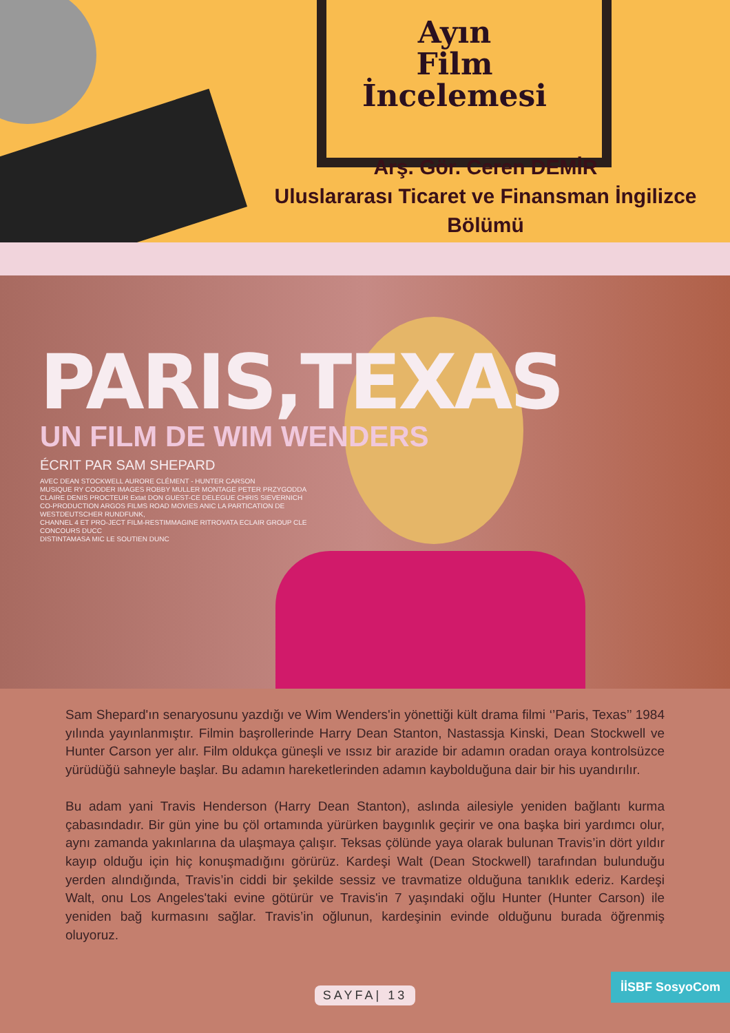Ayın
Film
İncelemesi
Arş. Gör. Ceren DEMİR
Uluslararası Ticaret ve Finansman İngilizce Bölümü
PARIS,TEXAS
UN FILM DE WIM WENDERS
ÉCRIT PAR SAM SHEPARD
AVEC DEAN STOCKWELL AURORE CLÉMENT - HUNTER CARSON
MUSIQUE RY COODER IMAGES ROBBY MULLER MONTAGE PETER PRZYGODDA
CLAIRE DENIS PROCTEUR Extat DON GUEST-CE DELEGUE CHRIS SIEVERNICH
CO-PRODUCTION ARGOS FILMS ROAD MOVIES ANIC LA PARTICATION DE WESTDEUTSCHER RUNDFUNK,
CHANNEL 4 ET PRO-JECT FILM-RESTIMMAGINE RITROVATA ECLAIR GROUP CLE CONCOURS DUCC
DISTINTAMASA MIC LE SOUTIEN DUNC
Sam Shepard'ın senaryosunu yazdığı ve Wim Wenders'in yönettiği kült drama filmi ‘’Paris, Texas’’ 1984 yılında yayınlanmıştır. Filmin başrollerinde Harry Dean Stanton, Nastassja Kinski, Dean Stockwell ve Hunter Carson yer alır. Film oldukça güneşli ve ıssız bir arazide bir adamın oradan oraya kontrolsüzce yürüdüğü sahneyle başlar. Bu adamın hareketlerinden adamın kaybolduğuna dair bir his uyandırılır.
Bu adam yani Travis Henderson (Harry Dean Stanton), aslında ailesiyle yeniden bağlantı kurma çabasındadır. Bir gün yine bu çöl ortamında yürürken baygınlık geçirir ve ona başka biri yardımcı olur, aynı zamanda yakınlarına da ulaşmaya çalışır. Teksas çölünde yaya olarak bulunan Travis’in dört yıldır kayıp olduğu için hiç konuşmadığını görürüz. Kardeşi Walt (Dean Stockwell) tarafından bulunduğu yerden alındığında, Travis’in ciddi bir şekilde sessiz ve travmatize olduğuna tanıklık ederiz. Kardeşi Walt, onu Los Angeles'taki evine götürür ve Travis'in 7 yaşındaki oğlu Hunter (Hunter Carson) ile yeniden bağ kurmasını sağlar. Travis’in oğlunun, kardeşinin evinde olduğunu burada öğrenmiş oluyoruz.
SAYFA| 13
İİSBF SosyoCom